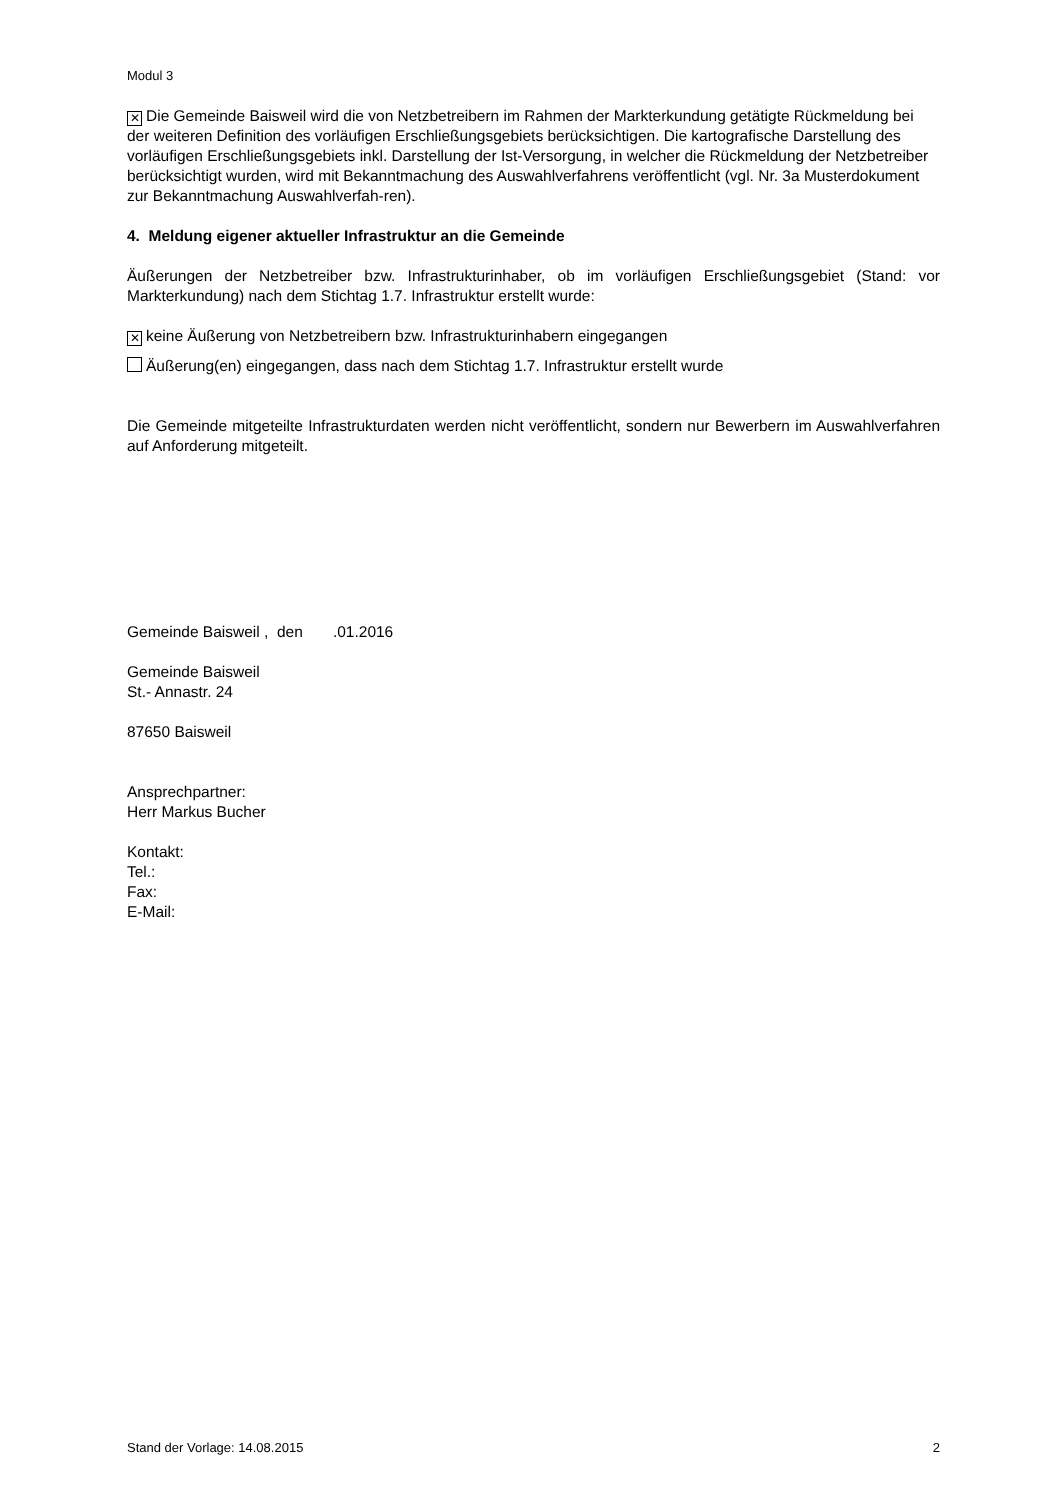Modul 3
✕ Die Gemeinde Baisweil wird die von Netzbetreibern im Rahmen der Markterkundung getätigte Rückmeldung bei der weiteren Definition des vorläufigen Erschließungsgebiets berücksichtigen. Die kartografische Darstellung des vorläufigen Erschließungsgebiets inkl. Darstellung der Ist-Versorgung, in welcher die Rückmeldung der Netzbetreiber berücksichtigt wurden, wird mit Bekanntmachung des Auswahlverfahrens veröffentlicht (vgl. Nr. 3a Musterdokument zur Bekanntmachung Auswahlverfah-ren).
4. Meldung eigener aktueller Infrastruktur an die Gemeinde
Äußerungen der Netzbetreiber bzw. Infrastrukturinhaber, ob im vorläufigen Erschließungsgebiet (Stand: vor Markterkundung) nach dem Stichtag 1.7. Infrastruktur erstellt wurde:
✕ keine Äußerung von Netzbetreibern bzw. Infrastrukturinhabern eingegangen
Äußerung(en) eingegangen, dass nach dem Stichtag 1.7. Infrastruktur erstellt wurde
Die Gemeinde mitgeteilte Infrastrukturdaten werden nicht veröffentlicht, sondern nur Bewerbern im Auswahlverfahren auf Anforderung mitgeteilt.
Gemeinde Baisweil , den .01.2016
Gemeinde Baisweil
St.- Annastr. 24
87650 Baisweil
Ansprechpartner:
Herr Markus Bucher
Kontakt:
Tel.:
Fax:
E-Mail:
Stand der Vorlage: 14.08.2015 2